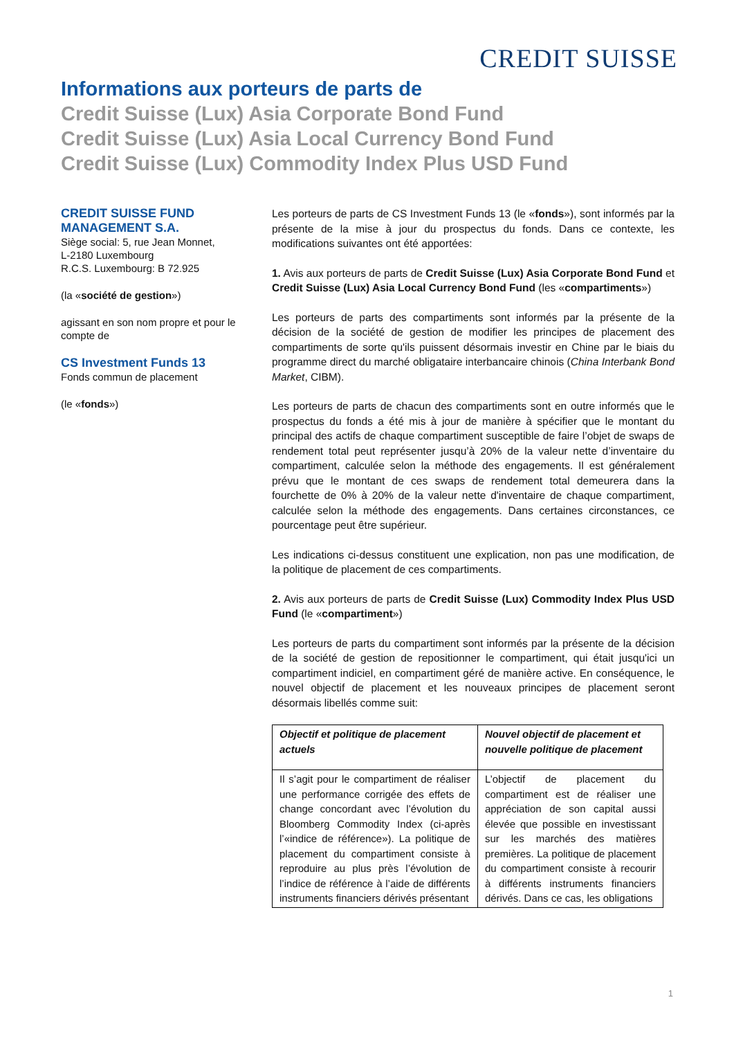CREDIT SUISSE
Informations aux porteurs de parts de
Credit Suisse (Lux) Asia Corporate Bond Fund
Credit Suisse (Lux) Asia Local Currency Bond Fund
Credit Suisse (Lux) Commodity Index Plus USD Fund
CREDIT SUISSE FUND MANAGEMENT S.A.
Siège social: 5, rue Jean Monnet,
L-2180 Luxembourg
R.C.S. Luxembourg: B 72.925
(la «société de gestion»)
agissant en son nom propre et pour le compte de
CS Investment Funds 13
Fonds commun de placement
(le «fonds»)
Les porteurs de parts de CS Investment Funds 13 (le «fonds»), sont informés par la présente de la mise à jour du prospectus du fonds. Dans ce contexte, les modifications suivantes ont été apportées:
1. Avis aux porteurs de parts de Credit Suisse (Lux) Asia Corporate Bond Fund et Credit Suisse (Lux) Asia Local Currency Bond Fund (les «compartiments»)
Les porteurs de parts des compartiments sont informés par la présente de la décision de la société de gestion de modifier les principes de placement des compartiments de sorte qu'ils puissent désormais investir en Chine par le biais du programme direct du marché obligataire interbancaire chinois (China Interbank Bond Market, CIBM).
Les porteurs de parts de chacun des compartiments sont en outre informés que le prospectus du fonds a été mis à jour de manière à spécifier que le montant du principal des actifs de chaque compartiment susceptible de faire l’objet de swaps de rendement total peut représenter jusqu’à 20% de la valeur nette d’inventaire du compartiment, calculée selon la méthode des engagements. Il est généralement prévu que le montant de ces swaps de rendement total demeurera dans la fourchette de 0% à 20% de la valeur nette d'inventaire de chaque compartiment, calculée selon la méthode des engagements. Dans certaines circonstances, ce pourcentage peut être supérieur.
Les indications ci-dessus constituent une explication, non pas une modification, de la politique de placement de ces compartiments.
2. Avis aux porteurs de parts de Credit Suisse (Lux) Commodity Index Plus USD Fund (le «compartiment»)
Les porteurs de parts du compartiment sont informés par la présente de la décision de la société de gestion de repositionner le compartiment, qui était jusqu'ici un compartiment indiciel, en compartiment géré de manière active. En conséquence, le nouvel objectif de placement et les nouveaux principes de placement seront désormais libellés comme suit:
| Objectif et politique de placement actuels | Nouvel objectif de placement et nouvelle politique de placement |
| --- | --- |
| Il s’agit pour le compartiment de réaliser une performance corrigée des effets de change concordant avec l’évolution du Bloomberg Commodity Index (ci-après l’«indice de référence»). La politique de placement du compartiment consiste à reproduire au plus près l’évolution de l’indice de référence à l’aide de différents instruments financiers dérivés présentant | L’objectif de placement du compartiment est de réaliser une appréciation de son capital aussi élevée que possible en investissant sur les marchés des matières premières. La politique de placement du compartiment consiste à recourir à différents instruments financiers dérivés. Dans ce cas, les obligations |
1